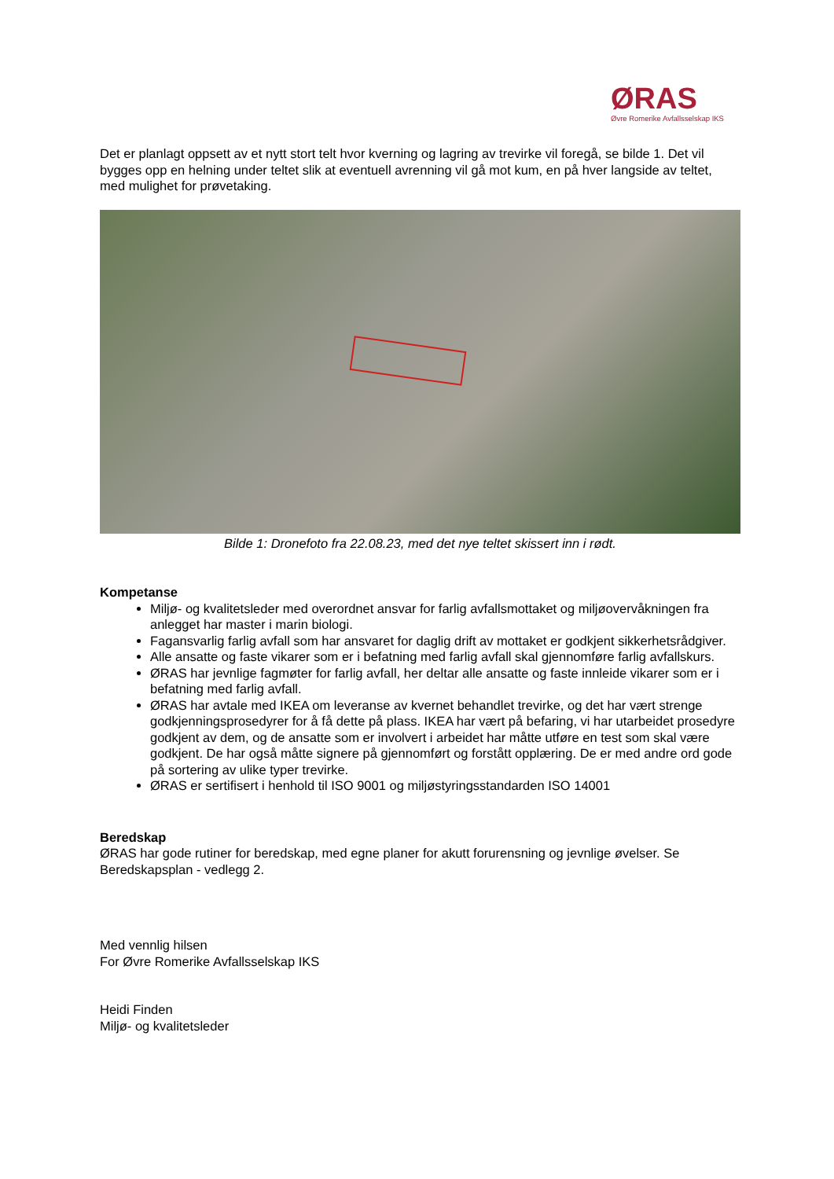ØRAS
Øvre Romerike Avfallsselskap IKS
Det er planlagt oppsett av et nytt stort telt hvor kverning og lagring av trevirke vil foregå, se bilde 1. Det vil bygges opp en helning under teltet slik at eventuell avrenning vil gå mot kum, en på hver langside av teltet, med mulighet for prøvetaking.
Bilde 1: Dronefoto fra 22.08.23, med det nye teltet skissert inn i rødt.
Kompetanse
Miljø- og kvalitetsleder med overordnet ansvar for farlig avfallsmottaket og miljøovervåkningen fra anlegget har master i marin biologi.
Fagansvarlig farlig avfall som har ansvaret for daglig drift av mottaket er godkjent sikkerhetsrådgiver.
Alle ansatte og faste vikarer som er i befatning med farlig avfall skal gjennomføre farlig avfallskurs.
ØRAS har jevnlige fagmøter for farlig avfall, her deltar alle ansatte og faste innleide vikarer som er i befatning med farlig avfall.
ØRAS har avtale med IKEA om leveranse av kvernet behandlet trevirke, og det har vært strenge godkjenningsprosedyrer for å få dette på plass. IKEA har vært på befaring, vi har utarbeidet prosedyre godkjent av dem, og de ansatte som er involvert i arbeidet har måtte utføre en test som skal være godkjent. De har også måtte signere på gjennomført og forstått opplæring. De er med andre ord gode på sortering av ulike typer trevirke.
ØRAS er sertifisert i henhold til ISO 9001 og miljøstyringsstandarden ISO 14001
Beredskap
ØRAS har gode rutiner for beredskap, med egne planer for akutt forurensning og jevnlige øvelser. Se Beredskapsplan - vedlegg 2.
Med vennlig hilsen
For Øvre Romerike Avfallsselskap IKS
Heidi Finden
Miljø- og kvalitetsleder